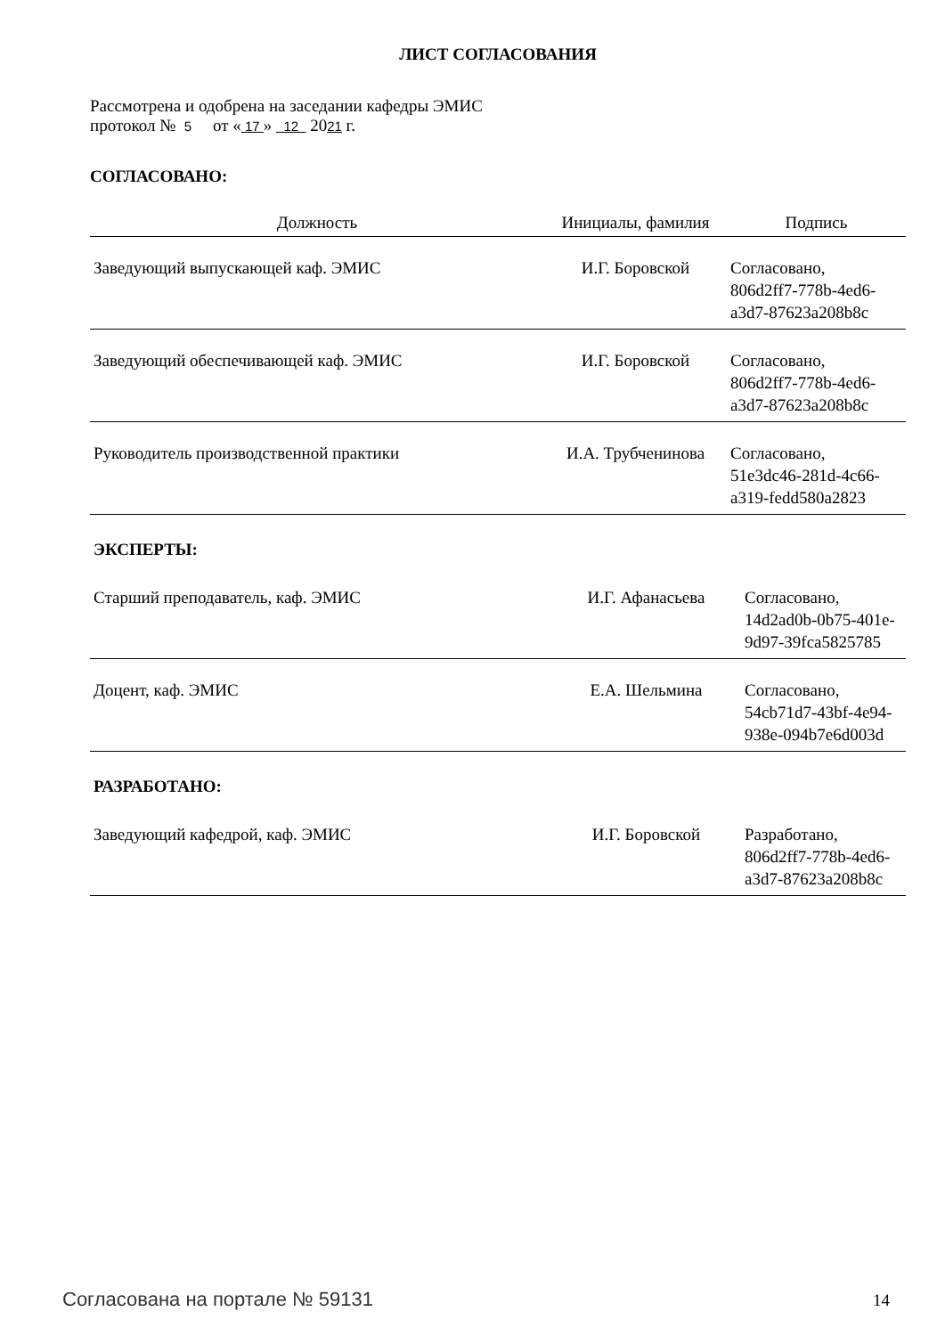ЛИСТ СОГЛАСОВАНИЯ
Рассмотрена и одобрена на заседании кафедры ЭМИС
протокол № 5 от « 17 » 12 2021 г.
СОГЛАСОВАНО:
| Должность | Инициалы, фамилия | Подпись |
| --- | --- | --- |
| Заведующий выпускающей каф. ЭМИС | И.Г. Боровской | Согласовано, 806d2ff7-778b-4ed6- a3d7-87623a208b8c |
| Заведующий обеспечивающей каф. ЭМИС | И.Г. Боровской | Согласовано, 806d2ff7-778b-4ed6- a3d7-87623a208b8c |
| Руководитель производственной практики | И.А. Трубченинова | Согласовано, 51e3dc46-281d-4c66- a319-fedd580a2823 |
ЭКСПЕРТЫ:
| Старший преподаватель, каф. ЭМИС | И.Г. Афанасьева | Согласовано, 14d2ad0b-0b75-401e- 9d97-39fca5825785 |
| Доцент, каф. ЭМИС | Е.А. Шельмина | Согласовано, 54cb71d7-43bf-4e94- 938e-094b7e6d003d |
РАЗРАБОТАНО:
| Заведующий кафедрой, каф. ЭМИС | И.Г. Боровской | Разработано, 806d2ff7-778b-4ed6- a3d7-87623a208b8c |
Согласована на портале № 59131 14